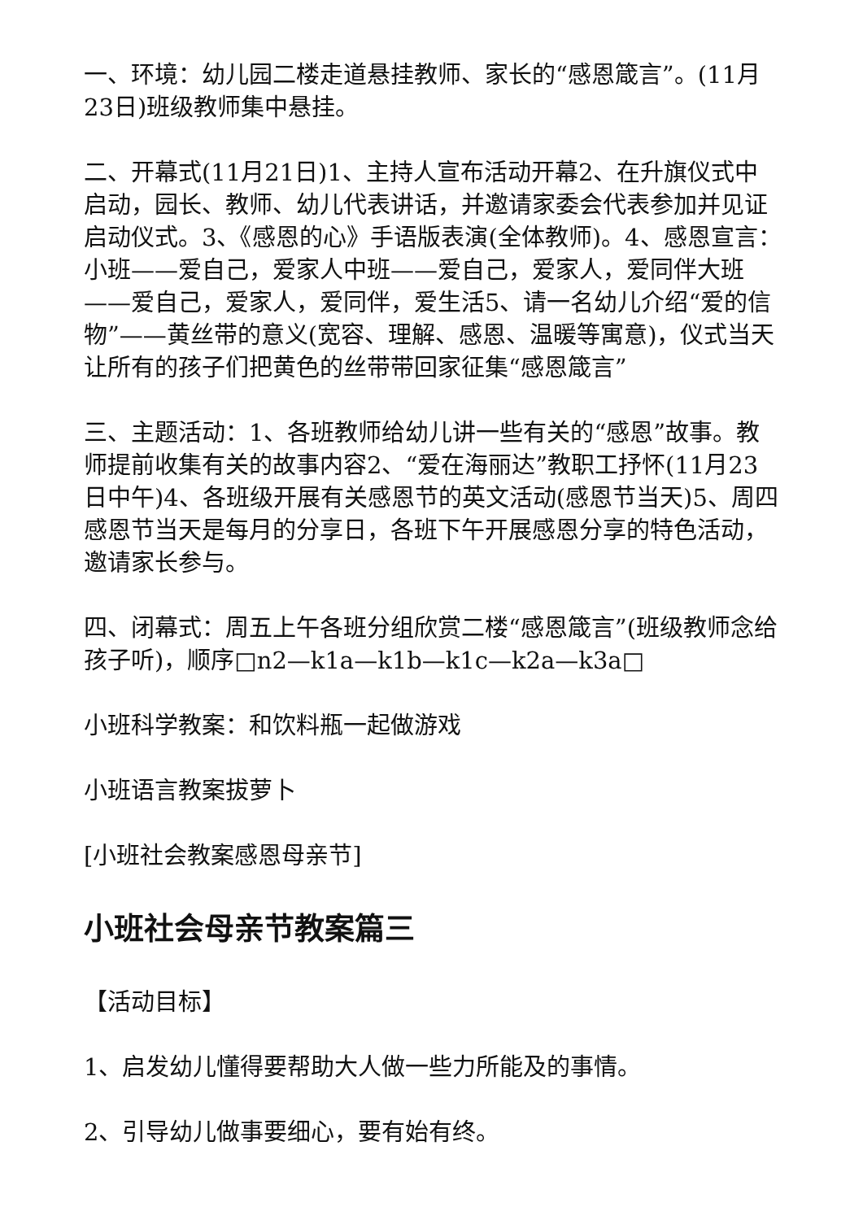一、环境：幼儿园二楼走道悬挂教师、家长的“感恩箴言”。(11月23日)班级教师集中悬挂。
二、开幕式(11月21日)1、主持人宣布活动开幕2、在升旗仪式中启动，园长、教师、幼儿代表讲话，并邀请家委会代表参加并见证启动仪式。3、《感恩的心》手语版表演(全体教师)。4、感恩宣言：小班——爱自己，爱家人中班——爱自己，爱家人，爱同伴大班——爱自己，爱家人，爱同伴，爱生活5、请一名幼儿介绍“爱的信物”——黄丝带的意义(宽容、理解、感恩、温暖等寓意)，仪式当天让所有的孩子们把黄色的丝带带回家征集“感恩箴言”
三、主题活动：1、各班教师给幼儿讲一些有关的“感恩”故事。教师提前收集有关的故事内容2、“爱在海丽达”教职工抒怀(11月23日中午)4、各班级开展有关感恩节的英文活动(感恩节当天)5、周四感恩节当天是每月的分享日，各班下午开展感恩分享的特色活动，邀请家长参与。
四、闭幕式：周五上午各班分组欣赏二楼“感恩箴言”(班级教师念给孩子听)，顺序□n2—k1a—k1b—k1c—k2a—k3a□
小班科学教案：和饮料瓶一起做游戏
小班语言教案拔萝卜
[小班社会教案感恩母亲节]
小班社会母亲节教案篇三
【活动目标】
1、启发幼儿懂得要帮助大人做一些力所能及的事情。
2、引导幼儿做事要细心，要有始有终。